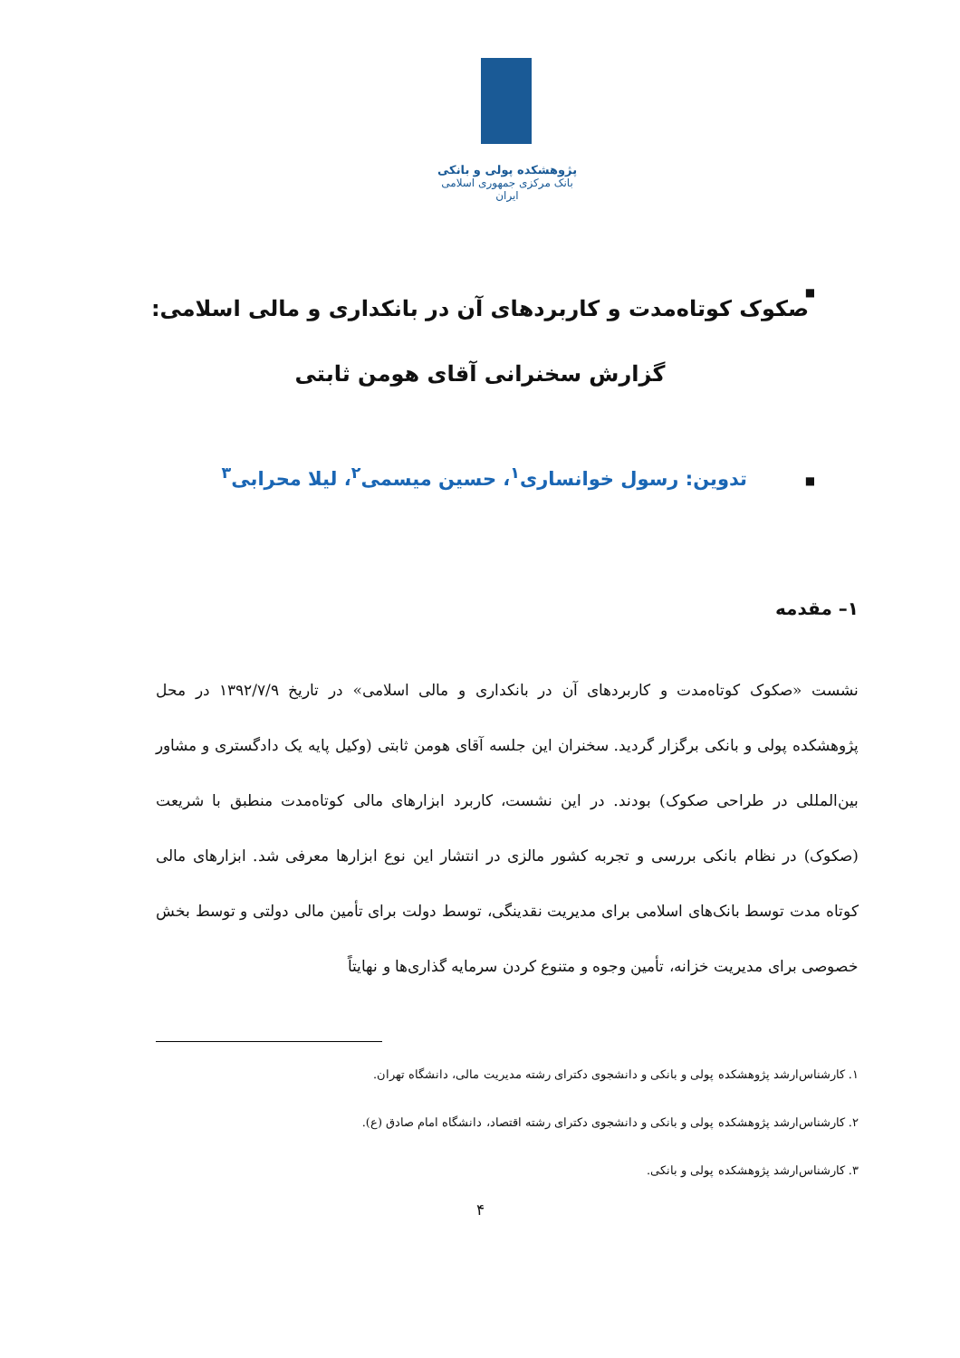پژوهشکده پولی و بانکی
بانک مرکزی جمهوری اسلامی ایران
■
صکوک کوتاه‌مدت و کاربردهای آن در بانکداری و مالی اسلامی:
گزارش سخنرانی آقای هومن ثابتی
■
تدوین: رسول خوانساری<sup>۱</sup>، حسین میسمی<sup>۲</sup>، لیلا محرابی<sup>۳</sup>
۱– مقدمه
نشست «صکوک کوتاه‌مدت و کاربردهای آن در بانکداری و مالی اسلامی» در تاریخ ۱۳۹۲/۷/۹ در محل پژوهشکده پولی و بانکی برگزار گردید. سخنران این جلسه آقای هومن ثابتی (وکیل پایه یک دادگستری و مشاور بین‌المللی در طراحی صکوک) بودند. در این نشست، کاربرد ابزارهای مالی کوتاه‌مدت منطبق با شریعت (صکوک) در نظام بانکی بررسی و تجربه کشور مالزی در انتشار این نوع ابزارها معرفی شد. ابزارهای مالی کوتاه مدت توسط بانک‌های اسلامی برای مدیریت نقدینگی، توسط دولت برای تأمین مالی دولتی و توسط بخش خصوصی برای مدیریت خزانه، تأمین وجوه و متنوع کردن سرمایه گذاری‌ها و نهایتاً
۱. کارشناس‌ارشد پژوهشکده پولی و بانکی و دانشجوی دکترای رشته مدیریت مالی، دانشگاه تهران.
۲. کارشناس‌ارشد پژوهشکده پولی و بانکی و دانشجوی دکترای رشته اقتصاد، دانشگاه امام صادق (ع).
۳. کارشناس‌ارشد پژوهشکده پولی و بانکی.
۴